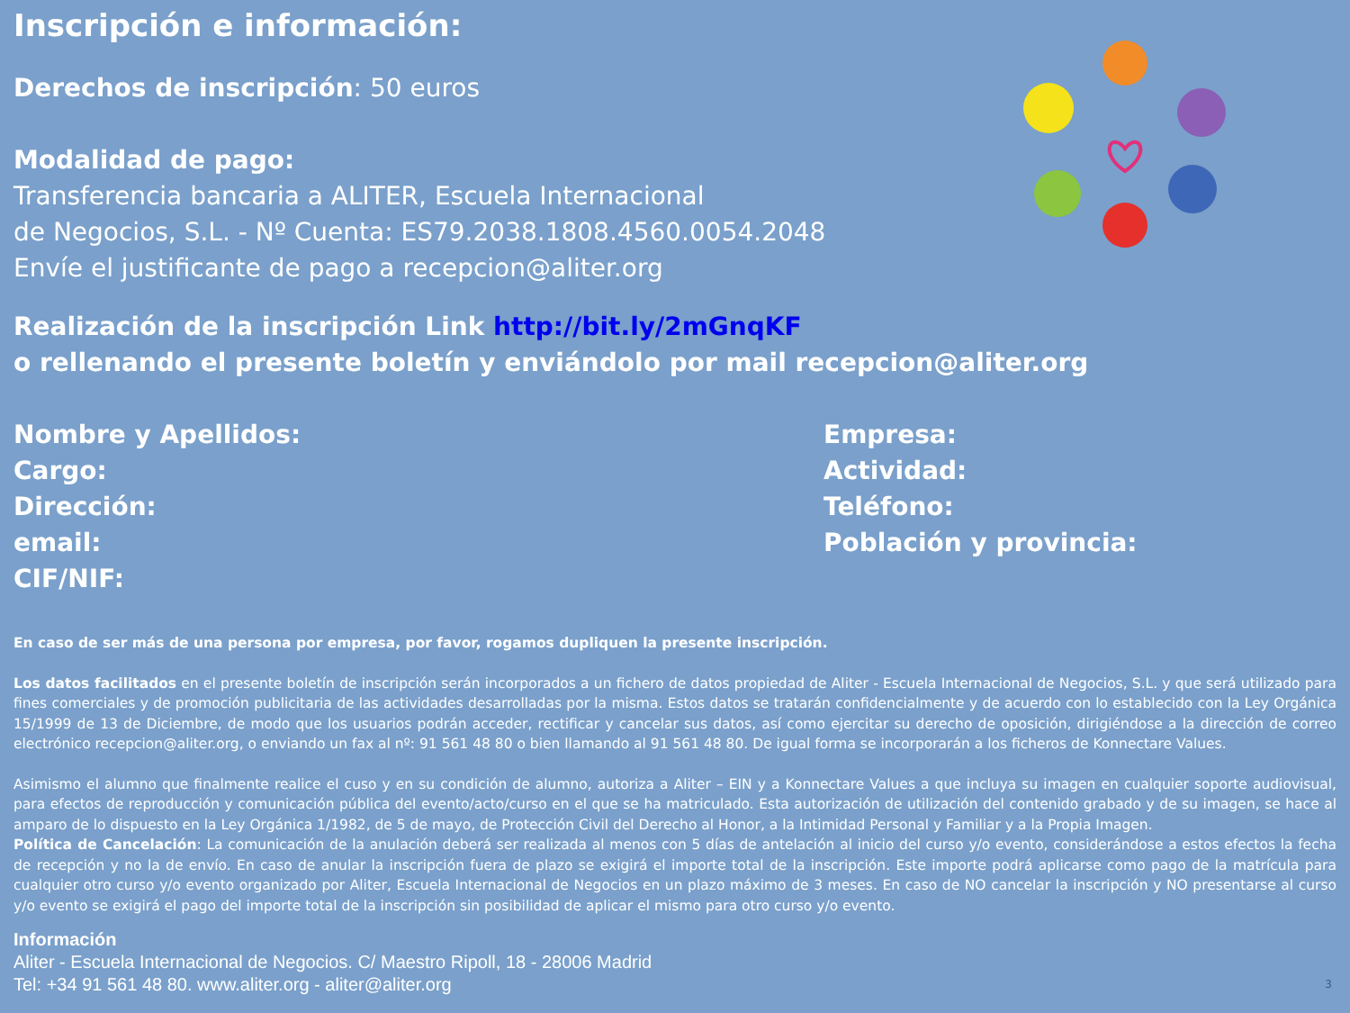Inscripción e información:
Derechos de inscripción: 50 euros
Modalidad de pago:
Transferencia bancaria a ALITER, Escuela Internacional
de Negocios, S.L. - Nº Cuenta: ES79.2038.1808.4560.0054.2048
Envíe el justificante de pago a recepcion@aliter.org
Realización de la inscripción Link http://bit.ly/2mGnqKF
o rellenando el presente boletín y enviándolo por mail recepcion@aliter.org
Nombre y Apellidos:
Cargo:
Dirección:
email:
CIF/NIF:
Empresa:
Actividad:
Teléfono:
Población y provincia:
En caso de ser más de una persona por empresa, por favor, rogamos dupliquen la presente inscripción.
Los datos facilitados en el presente boletín de inscripción serán incorporados a un fichero de datos propiedad de Aliter - Escuela Internacional de Negocios, S.L. y que será utilizado para fines comerciales y de promoción publicitaria de las actividades desarrolladas por la misma. Estos datos se tratarán confidencialmente y de acuerdo con lo establecido con la Ley Orgánica 15/1999 de 13 de Diciembre, de modo que los usuarios podrán acceder, rectificar y cancelar sus datos, así como ejercitar su derecho de oposición, dirigiéndose a la dirección de correo electrónico recepcion@aliter.org, o enviando un fax al nº: 91 561 48 80 o bien llamando al 91 561 48 80. De igual forma se incorporarán a los ficheros de Konnectare Values.
Asimismo el alumno que finalmente realice el cuso y en su condición de alumno, autoriza a Aliter – EIN y a Konnectare Values a que incluya su imagen en cualquier soporte audiovisual, para efectos de reproducción y comunicación pública del evento/acto/curso en el que se ha matriculado. Esta autorización de utilización del contenido grabado y de su imagen, se hace al amparo de lo dispuesto en la Ley Orgánica 1/1982, de 5 de mayo, de Protección Civil del Derecho al Honor, a la Intimidad Personal y Familiar y a la Propia Imagen.
Política de Cancelación: La comunicación de la anulación deberá ser realizada al menos con 5 días de antelación al inicio del curso y/o evento, considerándose a estos efectos la fecha de recepción y no la de envío. En caso de anular la inscripción fuera de plazo se exigirá el importe total de la inscripción. Este importe podrá aplicarse como pago de la matrícula para cualquier otro curso y/o evento organizado por Aliter, Escuela Internacional de Negocios en un plazo máximo de 3 meses. En caso de NO cancelar la inscripción y NO presentarse al curso y/o evento se exigirá el pago del importe total de la inscripción sin posibilidad de aplicar el mismo para otro curso y/o evento.
Información
Aliter - Escuela Internacional de Negocios. C/ Maestro Ripoll, 18 - 28006 Madrid
Tel: +34 91 561 48 80. www.aliter.org - aliter@aliter.org
3